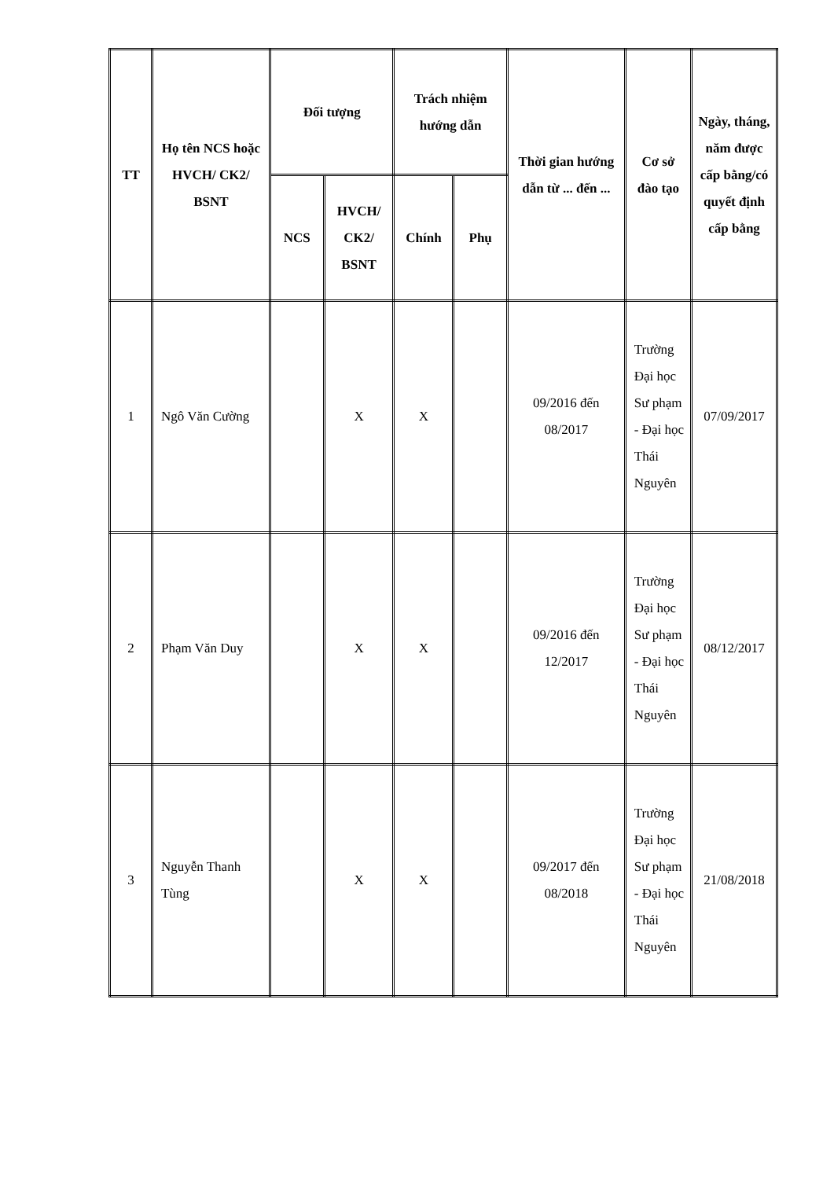| TT | Họ tên NCS hoặc HVCH/ CK2/ BSNT | Đối tượng | | Trách nhiệm hướng dẫn | | Thời gian hướng dẫn từ ... đến ... | Cơ sở đào tạo | Ngày, tháng, năm được cấp bằng/có quyết định cấp bằng |
| --- | --- | --- | --- | --- | --- | --- | --- | --- |
| | | NCS | HVCH/ CK2/ BSNT | Chính | Phụ | | | |
| 1 | Ngô Văn Cường | | X | X | | 09/2016 đến 08/2017 | Trường Đại học Sư phạm - Đại học Thái Nguyên | 07/09/2017 |
| 2 | Phạm Văn Duy | | X | X | | 09/2016 đến 12/2017 | Trường Đại học Sư phạm - Đại học Thái Nguyên | 08/12/2017 |
| 3 | Nguyễn Thanh Tùng | | X | X | | 09/2017 đến 08/2018 | Trường Đại học Sư phạm - Đại học Thái Nguyên | 21/08/2018 |